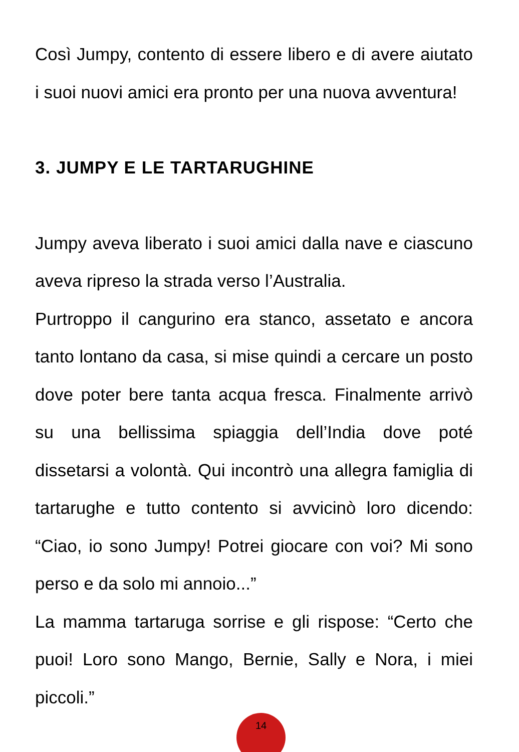Così Jumpy, contento di essere libero e di avere aiutato i suoi nuovi amici era pronto per una nuova avventura!
3. JUMPY E LE TARTARUGHINE
Jumpy aveva liberato i suoi amici dalla nave e ciascuno aveva ripreso la strada verso l’Australia.
Purtroppo il cangurino era stanco, assetato e ancora tanto lontano da casa, si mise quindi a cercare un posto dove poter bere tanta acqua fresca. Finalmente arrivò su una bellissima spiaggia dell’India dove poté dissetarsi a volontà. Qui incontrò una allegra famiglia di tartarughe e tutto contento si avvicinò loro dicendo: “Ciao, io sono Jumpy! Potrei giocare con voi? Mi sono perso e da solo mi annoio...”
La mamma tartaruga sorrise e gli rispose: “Certo che puoi! Loro sono Mango, Bernie, Sally e Nora, i miei piccoli.”
14